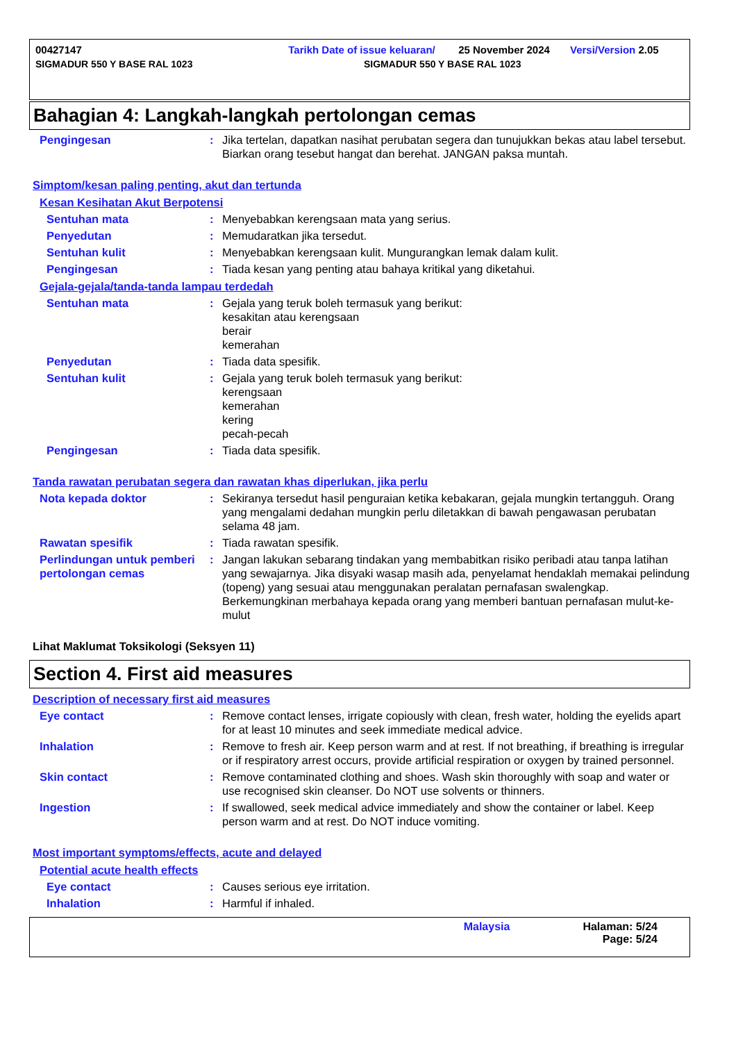00427147 Tarikh Date of issue keluaran/ 25 November 2024 Versi/Version 2.05
SIGMADUR 550 Y BASE RAL 1023 SIGMADUR 550 Y BASE RAL 1023
Bahagian 4: Langkah-langkah pertolongan cemas
Pengingesan : Jika tertelan, dapatkan nasihat perubatan segera dan tunujukkan bekas atau label tersebut. Biarkan orang tesebut hangat dan berehat. JANGAN paksa muntah.
Simptom/kesan paling penting, akut dan tertunda
Kesan Kesihatan Akut Berpotensi
Sentuhan mata : Menyebabkan kerengsaan mata yang serius.
Penyedutan : Memudaratkan jika tersedut.
Sentuhan kulit : Menyebabkan kerengsaan kulit. Mungurangkan lemak dalam kulit.
Pengingesan : Tiada kesan yang penting atau bahaya kritikal yang diketahui.
Gejala-gejala/tanda-tanda lampau terdedah
Sentuhan mata : Gejala yang teruk boleh termasuk yang berikut:
kesakitan atau kerengsaan
berair
kemerahan
Penyedutan : Tiada data spesifik.
Sentuhan kulit : Gejala yang teruk boleh termasuk yang berikut:
kerengsaan
kemerahan
kering
pecah-pecah
Pengingesan : Tiada data spesifik.
Tanda rawatan perubatan segera dan rawatan khas diperlukan, jika perlu
Nota kepada doktor : Sekiranya tersedut hasil penguraian ketika kebakaran, gejala mungkin tertangguh. Orang yang mengalami dedahan mungkin perlu diletakkan di bawah pengawasan perubatan selama 48 jam.
Rawatan spesifik : Tiada rawatan spesifik.
Perlindungan untuk pemberi pertolongan cemas
: Jangan lakukan sebarang tindakan yang membabitkan risiko peribadi atau tanpa latihan yang sewajarnya. Jika disyaki wasap masih ada, penyelamat hendaklah memakai pelindung (topeng) yang sesuai atau menggunakan peralatan pernafasan swalengkap. Berkemungkinan merbahaya kepada orang yang memberi bantuan pernafasan mulut-ke-mulut
Lihat Maklumat Toksikologi (Seksyen 11)
Section 4. First aid measures
Description of necessary first aid measures
Eye contact : Remove contact lenses, irrigate copiously with clean, fresh water, holding the eyelids apart for at least 10 minutes and seek immediate medical advice.
Inhalation : Remove to fresh air. Keep person warm and at rest. If not breathing, if breathing is irregular or if respiratory arrest occurs, provide artificial respiration or oxygen by trained personnel.
Skin contact : Remove contaminated clothing and shoes. Wash skin thoroughly with soap and water or use recognised skin cleanser. Do NOT use solvents or thinners.
Ingestion : If swallowed, seek medical advice immediately and show the container or label. Keep person warm and at rest. Do NOT induce vomiting.
Most important symptoms/effects, acute and delayed
Potential acute health effects
Eye contact : Causes serious eye irritation.
Inhalation : Harmful if inhaled.
Malaysia Halaman: 5/24
Page: 5/24